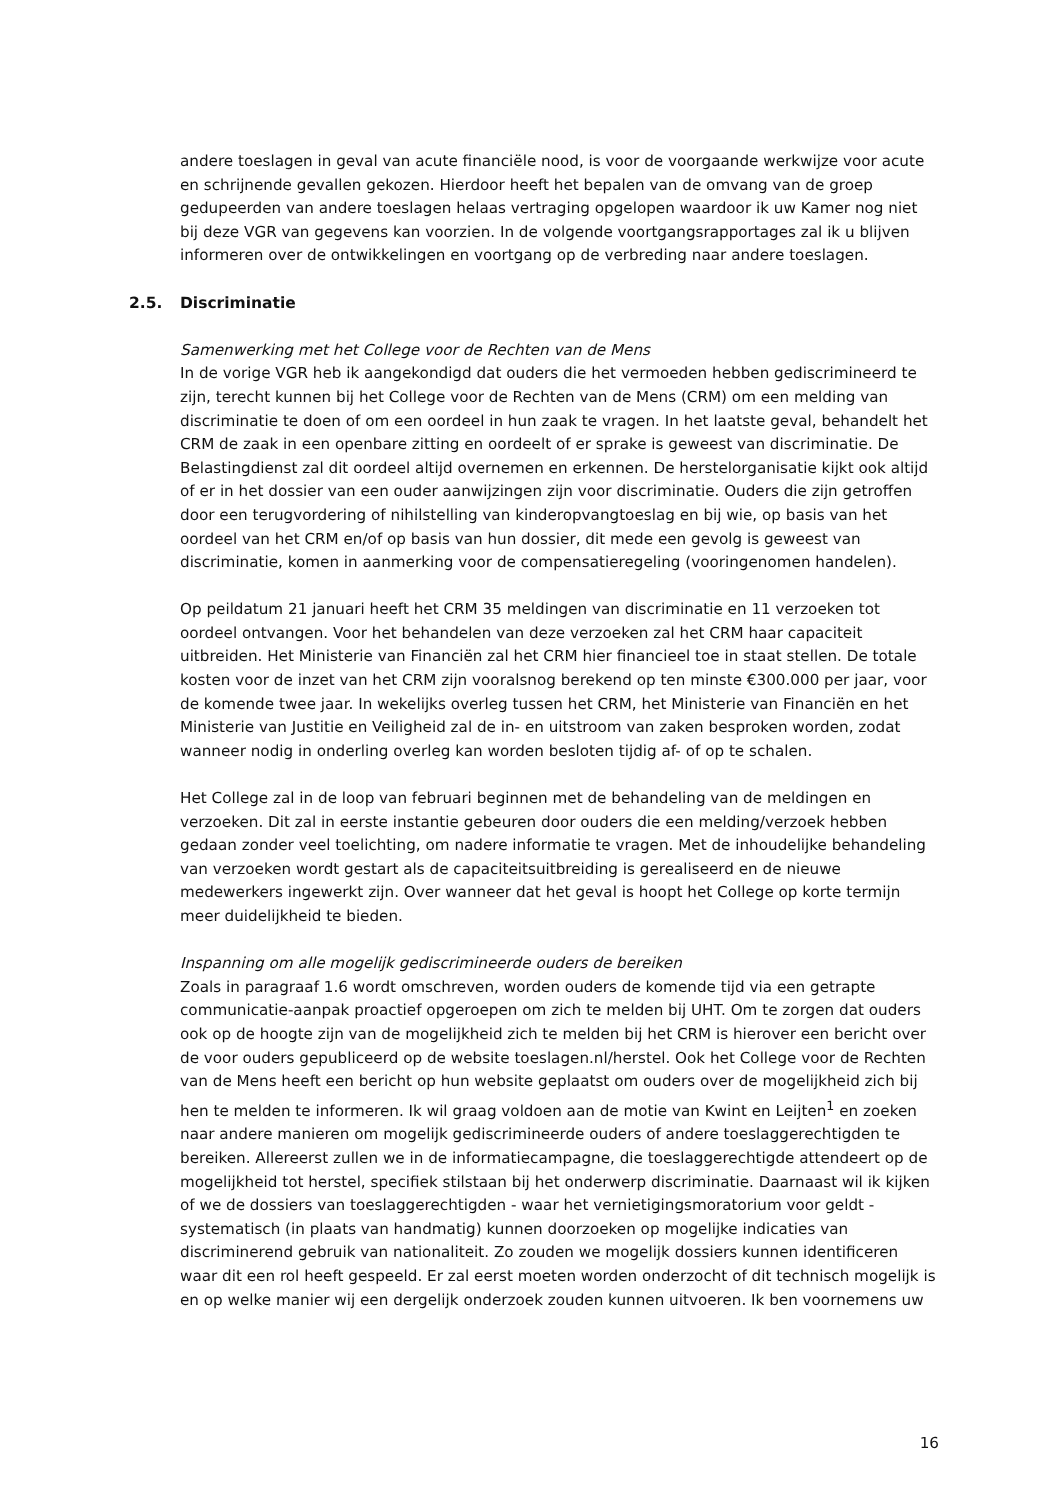andere toeslagen in geval van acute financiële nood, is voor de voorgaande werkwijze voor acute en schrijnende gevallen gekozen. Hierdoor heeft het bepalen van de omvang van de groep gedupeerden van andere toeslagen helaas vertraging opgelopen waardoor ik uw Kamer nog niet bij deze VGR van gegevens kan voorzien. In de volgende voortgangsrapportages zal ik u blijven informeren over de ontwikkelingen en voortgang op de verbreding naar andere toeslagen.
2.5. Discriminatie
Samenwerking met het College voor de Rechten van de Mens
In de vorige VGR heb ik aangekondigd dat ouders die het vermoeden hebben gediscrimineerd te zijn, terecht kunnen bij het College voor de Rechten van de Mens (CRM) om een melding van discriminatie te doen of om een oordeel in hun zaak te vragen. In het laatste geval, behandelt het CRM de zaak in een openbare zitting en oordeelt of er sprake is geweest van discriminatie. De Belastingdienst zal dit oordeel altijd overnemen en erkennen. De herstelorganisatie kijkt ook altijd of er in het dossier van een ouder aanwijzingen zijn voor discriminatie. Ouders die zijn getroffen door een terugvordering of nihilstelling van kinderopvangtoeslag en bij wie, op basis van het oordeel van het CRM en/of op basis van hun dossier, dit mede een gevolg is geweest van discriminatie, komen in aanmerking voor de compensatieregeling (vooringenomen handelen).
Op peildatum 21 januari heeft het CRM 35 meldingen van discriminatie en 11 verzoeken tot oordeel ontvangen. Voor het behandelen van deze verzoeken zal het CRM haar capaciteit uitbreiden. Het Ministerie van Financiën zal het CRM hier financieel toe in staat stellen. De totale kosten voor de inzet van het CRM zijn vooralsnog berekend op ten minste €300.000 per jaar, voor de komende twee jaar. In wekelijks overleg tussen het CRM, het Ministerie van Financiën en het Ministerie van Justitie en Veiligheid zal de in- en uitstroom van zaken besproken worden, zodat wanneer nodig in onderling overleg kan worden besloten tijdig af- of op te schalen.
Het College zal in de loop van februari beginnen met de behandeling van de meldingen en verzoeken. Dit zal in eerste instantie gebeuren door ouders die een melding/verzoek hebben gedaan zonder veel toelichting, om nadere informatie te vragen. Met de inhoudelijke behandeling van verzoeken wordt gestart als de capaciteitsuitbreiding is gerealiseerd en de nieuwe medewerkers ingewerkt zijn. Over wanneer dat het geval is hoopt het College op korte termijn meer duidelijkheid te bieden.
Inspanning om alle mogelijk gediscrimineerde ouders de bereiken
Zoals in paragraaf 1.6 wordt omschreven, worden ouders de komende tijd via een getrapte communicatie-aanpak proactief opgeroepen om zich te melden bij UHT. Om te zorgen dat ouders ook op de hoogte zijn van de mogelijkheid zich te melden bij het CRM is hierover een bericht over de voor ouders gepubliceerd op de website toeslagen.nl/herstel. Ook het College voor de Rechten van de Mens heeft een bericht op hun website geplaatst om ouders over de mogelijkheid zich bij hen te melden te informeren. Ik wil graag voldoen aan de motie van Kwint en Leijten<sup>1</sup> en zoeken naar andere manieren om mogelijk gediscrimineerde ouders of andere toeslaggerechtigden te bereiken. Allereerst zullen we in de informatiecampagne, die toeslaggerechtigde attendeert op de mogelijkheid tot herstel, specifiek stilstaan bij het onderwerp discriminatie. Daarnaast wil ik kijken of we de dossiers van toeslaggerechtigden - waar het vernietigingsmoratorium voor geldt - systematisch (in plaats van handmatig) kunnen doorzoeken op mogelijke indicaties van discriminerend gebruik van nationaliteit. Zo zouden we mogelijk dossiers kunnen identificeren waar dit een rol heeft gespeeld. Er zal eerst moeten worden onderzocht of dit technisch mogelijk is en op welke manier wij een dergelijk onderzoek zouden kunnen uitvoeren. Ik ben voornemens uw
16